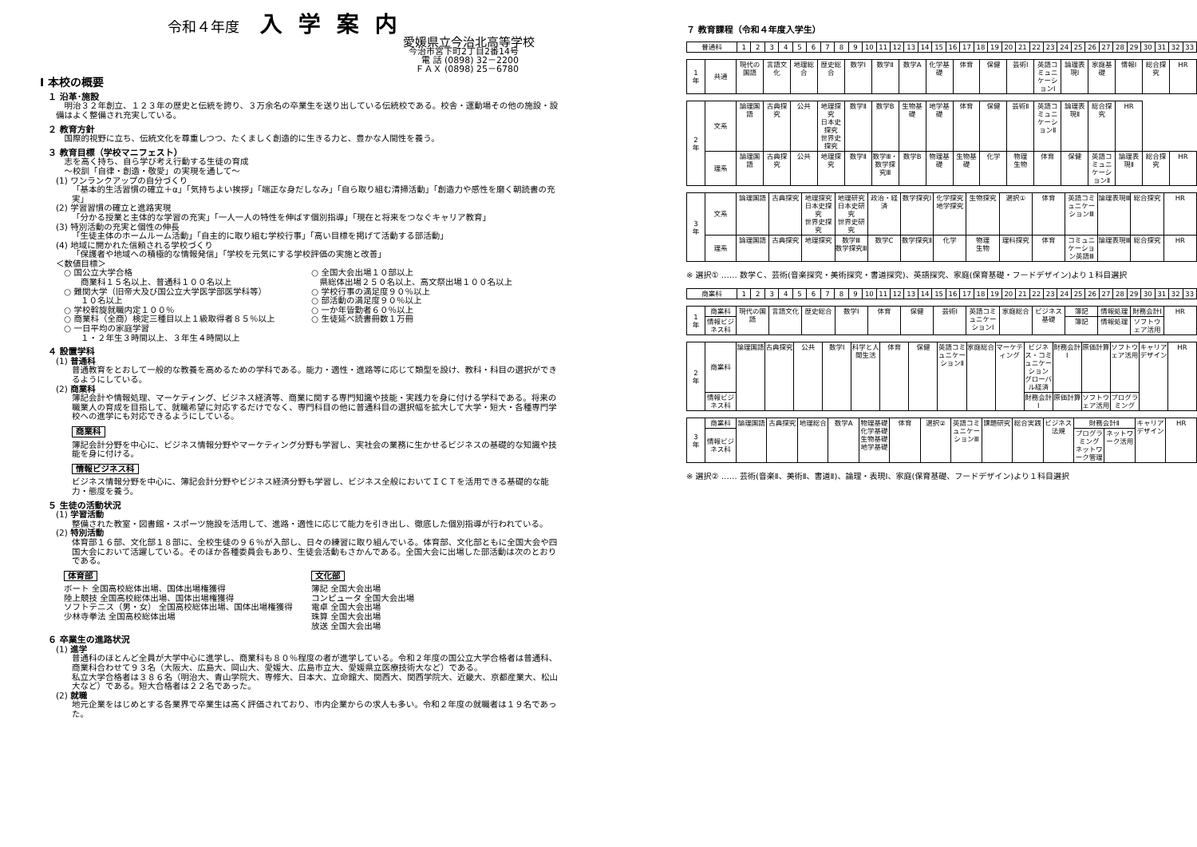令和４年度 入学案内
愛媛県立今治北高等学校
今治市宮下町2丁目2番14号
電 話 (0898) 32－2200
ＦＡＸ (0898) 25－6780
Ⅰ 本校の概要
１ 沿革･施設
　明治３２年創立、１２３年の歴史と伝統を誇り、３万余名の卒業生を送り出している伝統校である。校舎・運動場その他の施設・設備はよく整備され充実している。
２ 教育方針
　国際的視野に立ち、伝統文化を尊重しつつ、たくましく創造的に生きる力と、豊かな人間性を養う。
３ 教育目標（学校マニフェスト）
　志を高く持ち、自ら学び考え行動する生徒の育成
　～校訓「自律・創造・敬愛」の実現を通して～
(1) ワンランクアップの自分づくり
「基本的生活習慣の確立＋α」「気持ちよい挨拶」「端正な身だしなみ」「自ら取り組む清掃活動」「創造力や感性を磨く朝読書の充実」
(2) 学習習慣の確立と進路実現
「分かる授業と主体的な学習の充実」「一人一人の特性を伸ばす個別指導」「現在と将来をつなぐキャリア教育」
(3) 特別活動の充実と個性の伸長
「生徒主体のホームルーム活動」「自主的に取り組む学校行事」「高い目標を掲げて活動する部活動」
(4) 地域に開かれた信頼される学校づくり
「保護者や地域への積極的な情報発信」「学校を元気にする学校評価の実施と改善」
＜数値目標＞
○ 国公立大学合格
　　商業科１５名以上、普通科１００名以上
○ 難関大学（旧帝大及び国公立大学医学部医学科等）
　　１０名以上
○ 学校斡旋就職内定１００％
○ 商業科（全商）検定三種目以上１級取得者８５％以上
○ 一日平均の家庭学習
　　１・２年生３時間以上、３年生４時間以上
○ 全国大会出場１０部以上
　県総体出場２５０名以上、高文祭出場１００名以上
○ 学校行事の満足度９０％以上
○ 部活動の満足度９０％以上
○ 一か年皆勤者６０％以上
○ 生徒延べ読書冊数１万冊
４ 設置学科
(1) 普通科
普通教育をとおして一般的な教養を高めるための学科である。能力・適性・進路等に応じて類型を設け、教科・科目の選択ができるようにしている。
(2) 商業科
簿記会計や情報処理、マーケティング、ビジネス経済等、商業に関する専門知識や技能・実践力を身に付ける学科である。将来の職業人の育成を目指して、就職希望に対応するだけでなく、専門科目の他に普通科目の選択幅を拡大して大学・短大・各種専門学校への進学にも対応できるようにしている。
商業科
簿記会計分野を中心に、ビジネス情報分野やマーケティング分野も学習し、実社会の業務に生かせるビジネスの基礎的な知識や技能を身に付ける。
情報ビジネス科
ビジネス情報分野を中心に、簿記会計分野やビジネス経済分野も学習し、ビジネス全般においてＩＣＴを活用できる基礎的な能力・態度を養う。
５ 生徒の活動状況
(1) 学習活動
整備された教室・図書館・スポーツ施設を活用して、進路・適性に応じて能力を引き出し、徹底した個別指導が行われている。
(2) 特別活動
体育部１６部、文化部１８部に、全校生徒の９６％が入部し、日々の練習に取り組んでいる。体育部、文化部ともに全国大会や四国大会において活躍している。そのほか各種委員会もあり、生徒会活動もさかんである。全国大会に出場した部活動は次のとおりである。
体育部
ボート 全国高校総体出場、国体出場権獲得
陸上競技 全国高校総体出場、国体出場権獲得
ソフトテニス（男・女） 全国高校総体出場、国体出場権獲得
少林寺拳法 全国高校総体出場
文化部
簿記 全国大会出場
コンピュータ 全国大会出場
電卓 全国大会出場
珠算 全国大会出場
放送 全国大会出場
６ 卒業生の進路状況
(1) 進学
普通科のほとんど全員が大学中心に進学し、商業科も８０％程度の者が進学している。令和２年度の国公立大学合格者は普通科、商業科合わせて９３名（大阪大、広島大、岡山大、愛媛大、広島市立大、愛媛県立医療技術大など）である。
私立大学合格者は３８６名（明治大、青山学院大、専修大、日本大、立命館大、関西大、関西学院大、近畿大、京都産業大、松山大など）である。短大合格者は２２名であった。
(2) 就職
地元企業をはじめとする各業界で卒業生は高く評価されており、市内企業からの求人も多い。令和２年度の就職者は１９名であった。
７ 教育課程（令和４年度入学生）
| 普通科 | 1 | 2 | 3 | 4 | 5 | 6 | 7 | 8 | 9 | 10 | 11 | 12 | 13 | 14 | 15 | 16 | 17 | 18 | 19 | 20 | 21 | 22 | 23 | 24 | 25 | 26 | 27 | 28 | 29 | 30 | 31 | 32 | 33 |
| 1 年 | 共通 | 現代の国語 | 言語文化 | 地理総合 | 歴史総合 | 数学Ⅰ | 数学Ⅱ | 数学A | 化学基礎 | 体育 | 保健 | 芸術Ⅰ | 英語コミュニケーションⅠ | 論理表現Ⅰ | 家庭基礎 | 情報Ⅰ | 総合探究 | HR |
| 2 年 | 文系 | 論理国語 | 古典探究 | 公共 | 地理探究 日本史探究 世界史探究 | 数学Ⅱ | 数学B | 生物基礎 | 地学基礎 | 体育 | 保健 | 芸術Ⅱ | 英語コミュニケーションⅡ | 論理表現Ⅱ | 総合探究 | HR | | |
| | 理系 | 論理国語 | 古典探究 | 公共 | 地理探究 | 数学Ⅱ | 数学Ⅲ・数学探究Ⅲ | 数学B | 物理基礎 | 生物基礎 | 化学 | 物理 生物 | 体育 | 保健 | 英語コミュニケーションⅡ | 論理表現Ⅱ | 総合探究 | HR |
| 3 年 | 文系 | 論理国語 | 古典探究 | 地理探究 日本史探究 世界史探究 | 地理研究 日本史研究 世界史研究 | 政治・経済 | 数学探究Ⅰ | 化学探究 地学探究 | 生物探究 | 選択① | 体育 | 英語コミュニケーションⅢ | 論理表現Ⅲ | 総合探究 | HR |
| | 理系 | 論理国語 | 古典探究 | 地理探究 | 数学Ⅲ 数学探究Ⅲ | 数学C | 数学探究Ⅱ | 化学 | 物理 生物 | 理科探究 | 体育 | コミュニケーション英語Ⅲ | 論理表現Ⅲ | 総合探究 | HR |
※ 選択① …… 数学Ｃ、芸術(音楽探究・美術探究・書道探究)、英語探究、家庭(保育基礎・フードデザイン)より１科目選択
| 商業科 | 1 | 2 | 3 | 4 | 5 | 6 | 7 | 8 | 9 | 10 | 11 | 12 | 13 | 14 | 15 | 16 | 17 | 18 | 19 | 20 | 21 | 22 | 23 | 24 | 25 | 26 | 27 | 28 | 29 | 30 | 31 | 32 | 33 |
| 1 年 | 商業科 | 現代の国語 | 言語文化 | 歴史総合 | 数学Ⅰ | 体育 | 保健 | 芸術Ⅰ | 英語コミュニケーションⅠ | 家庭総合 | ビジネス基礎 | 簿記 | 情報処理 | 財務会計Ⅰ | HR |
| | 情報ビジネス科 | | | | | | | | | | | 簿記 | 情報処理 | ソフトウェア活用 | |
| 2 年 | 商業科 | 論理国語 | 古典探究 | 公共 | 数学Ⅰ | 科学と人間生活 | 体育 | 保健 | 英語コミュニケーションⅡ | 家庭総合 | マーケティング | ビジネス・コミュニケーション グローバル経済 | 財務会計Ⅰ | 原価計算 | ソフトウェア活用 | キャリアデザイン | HR |
| | 情報ビジネス科 | | | | | | | | | | | 財務会計Ⅰ | 原価計算 | ソフトウェア活用 | プログラミング | | |
| 3 年 | 商業科 | 論理国語 | 古典探究 | 地理総合 | 数学A | 物理基礎 化学基礎 生物基礎 地学基礎 | 体育 | 選択② | 英語コミュニケーションⅢ | 課題研究 | 総合実践 | ビジネス法規 | 財務会計Ⅱ | | キャリアデザイン | HR |
| | 情報ビジネス科 | | | | | | | | | | | | プログラミング ネットワーク管理 | ネットワーク活用 | | |
※ 選択② …… 芸術(音楽Ⅱ、美術Ⅱ、書道Ⅱ)、論理・表現Ⅰ、家庭(保育基礎、フードデザイン)より１科目選択